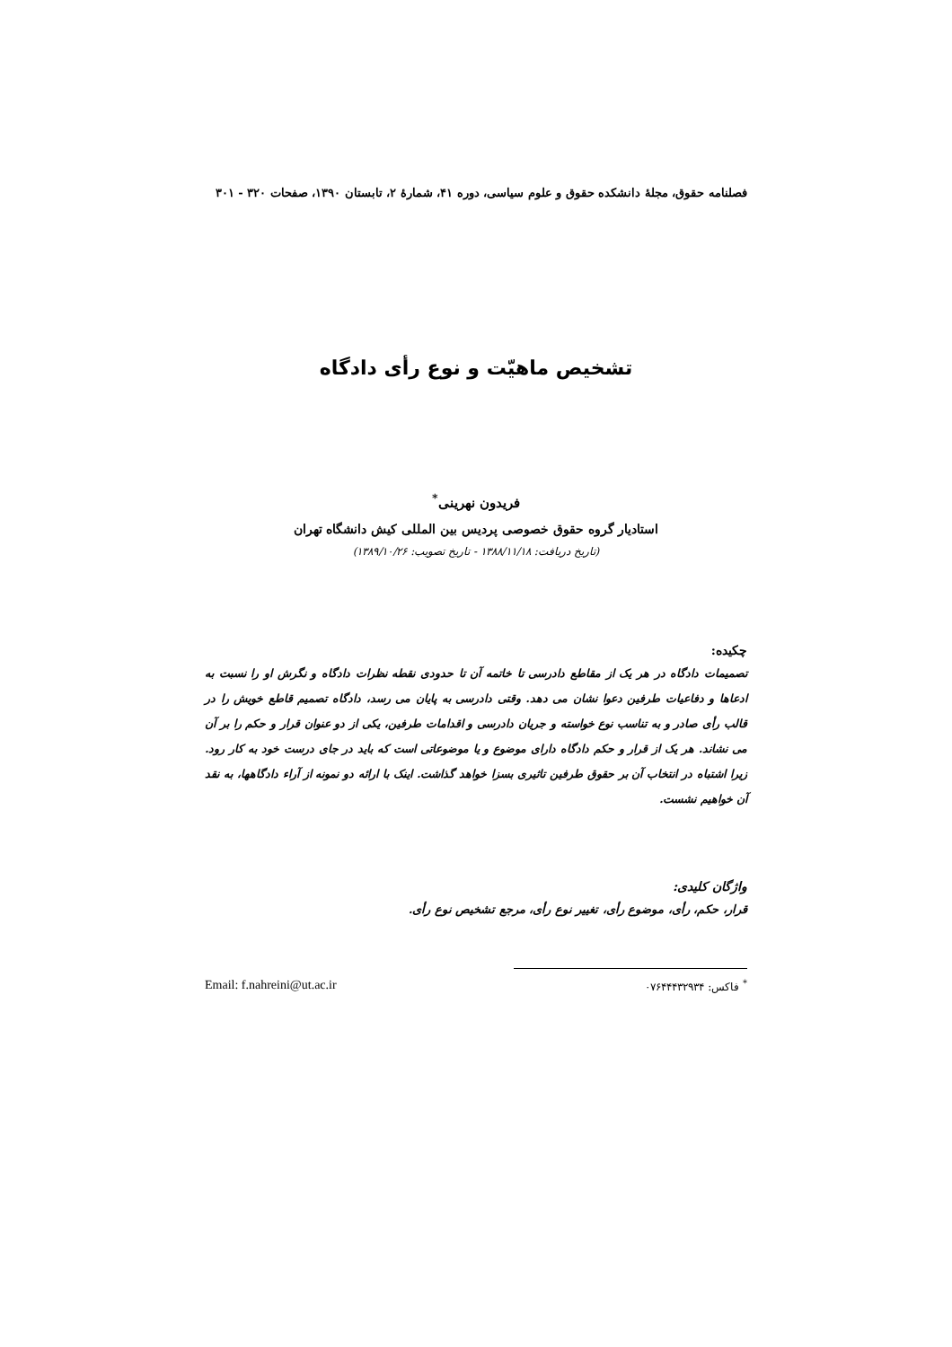فصلنامه حقوق، مجلهٔ دانشکده حقوق و علوم سیاسی، دوره ۴۱، شمارهٔ ۲، تابستان ۱۳۹۰، صفحات ۳۲۰ - ۳۰۱
تشخیص ماهیّت و نوع رأی دادگاه
فریدون نهرینی<sup>*</sup>
استادیار گروه حقوق خصوصی پردیس بین المللی کیش دانشگاه تهران
(تاریخ دریافت: ۱۳۸۸/۱۱/۱۸ - تاریخ تصویب: ۱۳۸۹/۱۰/۲۶)
چکیده:
تصمیمات دادگاه در هر یک از مقاطع دادرسی تا خاتمه آن تا حدودی نقطه نظرات دادگاه و نگرش او را نسبت به ادعاها و دفاعیات طرفین دعوا نشان می دهد. وقتی دادرسی به پایان می رسد، دادگاه تصمیم قاطع خویش را در قالب رأی صادر و به تناسب نوع خواسته و جریان دادرسی و اقدامات طرفین، یکی از دو عنوان قرار و حکم را بر آن می نشاند. هر یک از قرار و حکم دادگاه دارای موضوع و یا موضوعاتی است که باید در جای درست خود به کار رود. زیرا اشتباه در انتخاب آن بر حقوق طرفین تاثیری بسزا خواهد گذاشت. اینک با ارائه دو نمونه از آراء دادگاهها، به نقد آن خواهیم نشست.
واژگان کلیدی:
قرار، حکم، رأی، موضوع رأی، تغییر نوع رأی، مرجع تشخیص نوع رأی.
<sup>*</sup> فاکس: ۰۷۶۴۴۴۳۲۹۳۴ Email: f.nahreini@ut.ac.ir